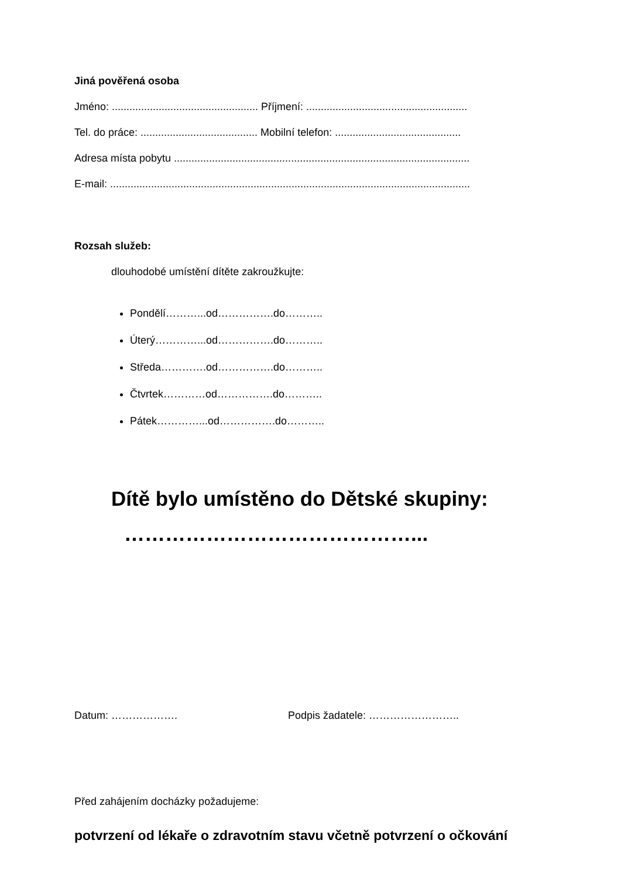Jiná pověřená osoba
Jméno: .................................................. Příjmení: .......................................................
Tel. do práce: ........................................ Mobilní telefon: ...........................................
Adresa místa pobytu .....................................................................................................
E-mail: ...........................................................................................................................
Rozsah služeb:
dlouhodobé umístění dítěte zakroužkujte:
Pondělí………...od…………….do………..
Úterý…………...od…………….do………..
Středa………….od…………….do………..
Čtvrtek…………od…………….do………..
Pátek…………...od…………….do………..
Dítě bylo umístěno do Dětské skupiny:
……………………………………...
Datum: ………………. Podpis žadatele: ……………………..
Před zahájením docházky požadujeme:
potvrzení od lékaře o zdravotním stavu včetně potvrzení o očkování